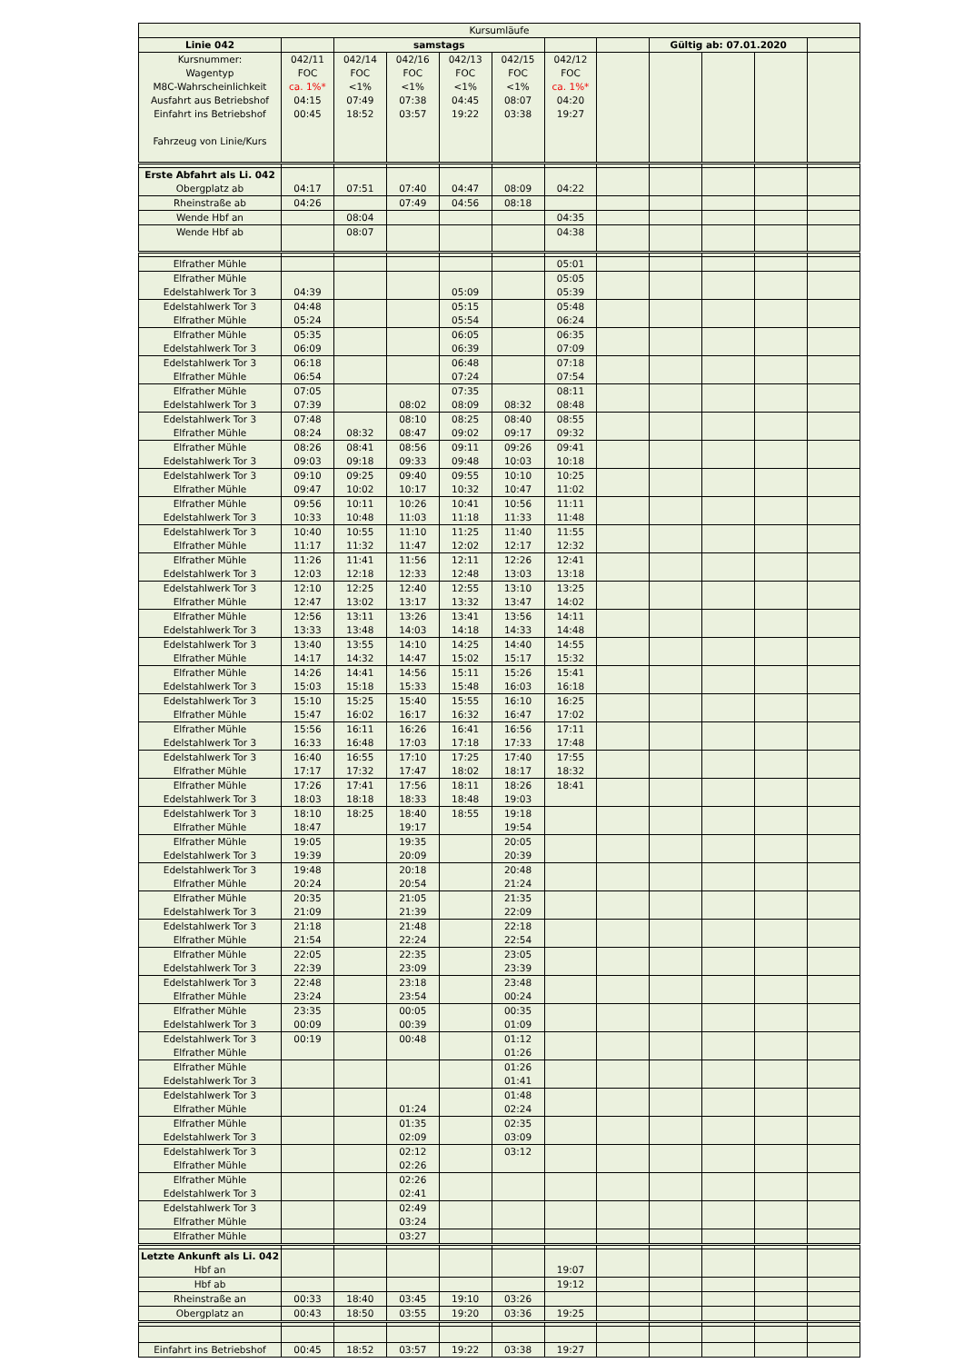| Kursumläufe | | | | | | | | | | | |
| Linie 042 | | samstags | | | | | | Gültig ab: 07.01.2020 | | | |
| Kursnummer: Wagentyp M8C-Wahrscheinlichkeit Ausfahrt aus Betriebshof Einfahrt ins Betriebshof Fahrzeug von Linie/Kurs | 042/11 FOC ca. 1%* 04:15 00:45 | 042/14 FOC <1% 07:49 18:52 | 042/16 FOC <1% 07:38 03:57 | 042/13 FOC <1% 04:45 19:22 | 042/15 FOC <1% 08:07 03:38 | 042/12 FOC ca. 1%* 04:20 19:27 | | | | | |
| Erste Abfahrt als Li. 042 Obergplatz ab | 04:17 | 07:51 | 07:40 | 04:47 | 08:09 | 04:22 | | | | | |
| Rheinstraße ab | 04:26 | | 07:49 | 04:56 | 08:18 | | | | | | |
| Wende Hbf an | | 08:04 | | | | 04:35 | | | | | |
| Wende Hbf ab | | 08:07 | | | | 04:38 | | | | | |
| Elfrather Mühle | | | | | | 05:01 | | | | | |
| Elfrather Mühle Edelstahlwerk Tor 3 | 04:39 | | | 05:09 | | 05:05 05:39 | | | | | |
| Edelstahlwerk Tor 3 Elfrather Mühle | 04:48 05:24 | | | 05:15 05:54 | | 05:48 06:24 | | | | | |
| Elfrather Mühle Edelstahlwerk Tor 3 | 05:35 06:09 | | | 06:05 06:39 | | 06:35 07:09 | | | | | |
| Edelstahlwerk Tor 3 Elfrather Mühle | 06:18 06:54 | | | 06:48 07:24 | | 07:18 07:54 | | | | | |
| Elfrather Mühle Edelstahlwerk Tor 3 | 07:05 07:39 | | 08:02 | 07:35 08:09 | 08:32 | 08:11 08:48 | | | | | |
| Edelstahlwerk Tor 3 Elfrather Mühle | 07:48 08:24 | 08:32 | 08:10 08:47 | 08:25 09:02 | 08:40 09:17 | 08:55 09:32 | | | | | |
| Elfrather Mühle Edelstahlwerk Tor 3 | 08:26 09:03 | 08:41 09:18 | 08:56 09:33 | 09:11 09:48 | 09:26 10:03 | 09:41 10:18 | | | | | |
| Edelstahlwerk Tor 3 Elfrather Mühle | 09:10 09:47 | 09:25 10:02 | 09:40 10:17 | 09:55 10:32 | 10:10 10:47 | 10:25 11:02 | | | | | |
| Elfrather Mühle Edelstahlwerk Tor 3 | 09:56 10:33 | 10:11 10:48 | 10:26 11:03 | 10:41 11:18 | 10:56 11:33 | 11:11 11:48 | | | | | |
| Edelstahlwerk Tor 3 Elfrather Mühle | 10:40 11:17 | 10:55 11:32 | 11:10 11:47 | 11:25 12:02 | 11:40 12:17 | 11:55 12:32 | | | | | |
| Elfrather Mühle Edelstahlwerk Tor 3 | 11:26 12:03 | 11:41 12:18 | 11:56 12:33 | 12:11 12:48 | 12:26 13:03 | 12:41 13:18 | | | | | |
| Edelstahlwerk Tor 3 Elfrather Mühle | 12:10 12:47 | 12:25 13:02 | 12:40 13:17 | 12:55 13:32 | 13:10 13:47 | 13:25 14:02 | | | | | |
| Elfrather Mühle Edelstahlwerk Tor 3 | 12:56 13:33 | 13:11 13:48 | 13:26 14:03 | 13:41 14:18 | 13:56 14:33 | 14:11 14:48 | | | | | |
| Edelstahlwerk Tor 3 Elfrather Mühle | 13:40 14:17 | 13:55 14:32 | 14:10 14:47 | 14:25 15:02 | 14:40 15:17 | 14:55 15:32 | | | | | |
| Elfrather Mühle Edelstahlwerk Tor 3 | 14:26 15:03 | 14:41 15:18 | 14:56 15:33 | 15:11 15:48 | 15:26 16:03 | 15:41 16:18 | | | | | |
| Edelstahlwerk Tor 3 Elfrather Mühle | 15:10 15:47 | 15:25 16:02 | 15:40 16:17 | 15:55 16:32 | 16:10 16:47 | 16:25 17:02 | | | | | |
| Elfrather Mühle Edelstahlwerk Tor 3 | 15:56 16:33 | 16:11 16:48 | 16:26 17:03 | 16:41 17:18 | 16:56 17:33 | 17:11 17:48 | | | | | |
| Edelstahlwerk Tor 3 Elfrather Mühle | 16:40 17:17 | 16:55 17:32 | 17:10 17:47 | 17:25 18:02 | 17:40 18:17 | 17:55 18:32 | | | | | |
| Elfrather Mühle Edelstahlwerk Tor 3 | 17:26 18:03 | 17:41 18:18 | 17:56 18:33 | 18:11 18:48 | 18:26 19:03 | 18:41 | | | | | |
| Edelstahlwerk Tor 3 Elfrather Mühle | 18:10 18:47 | 18:25 | 18:40 19:17 | 18:55 | 19:18 19:54 | | | | | | |
| Elfrather Mühle Edelstahlwerk Tor 3 | 19:05 19:39 | | 19:35 20:09 | | 20:05 20:39 | | | | | | |
| Edelstahlwerk Tor 3 Elfrather Mühle | 19:48 20:24 | | 20:18 20:54 | | 20:48 21:24 | | | | | | |
| Elfrather Mühle Edelstahlwerk Tor 3 | 20:35 21:09 | | 21:05 21:39 | | 21:35 22:09 | | | | | | |
| Edelstahlwerk Tor 3 Elfrather Mühle | 21:18 21:54 | | 21:48 22:24 | | 22:18 22:54 | | | | | | |
| Elfrather Mühle Edelstahlwerk Tor 3 | 22:05 22:39 | | 22:35 23:09 | | 23:05 23:39 | | | | | | |
| Edelstahlwerk Tor 3 Elfrather Mühle | 22:48 23:24 | | 23:18 23:54 | | 23:48 00:24 | | | | | | |
| Elfrather Mühle Edelstahlwerk Tor 3 | 23:35 00:09 | | 00:05 00:39 | | 00:35 01:09 | | | | | | |
| Edelstahlwerk Tor 3 Elfrather Mühle | 00:19 | | 00:48 | | 01:12 01:26 | | | | | | |
| Elfrather Mühle Edelstahlwerk Tor 3 | | | | | 01:26 01:41 | | | | | | |
| Edelstahlwerk Tor 3 Elfrather Mühle | | | 01:24 | | 01:48 02:24 | | | | | | |
| Elfrather Mühle Edelstahlwerk Tor 3 | | | 01:35 02:09 | | 02:35 03:09 | | | | | | |
| Edelstahlwerk Tor 3 Elfrather Mühle | | | 02:12 02:26 | | 03:12 | | | | | | |
| Elfrather Mühle Edelstahlwerk Tor 3 | | | 02:26 02:41 | | | | | | | | |
| Edelstahlwerk Tor 3 Elfrather Mühle | | | 02:49 03:24 | | | | | | | | |
| Elfrather Mühle | | | 03:27 | | | | | | | | |
| Letzte Ankunft als Li. 042 Hbf an | | | | | | 19:07 | | | | | |
| Hbf ab | | | | | | 19:12 | | | | | |
| Rheinstraße an | 00:33 | 18:40 | 03:45 | 19:10 | 03:26 | | | | | | |
| Obergplatz an | 00:43 | 18:50 | 03:55 | 19:20 | 03:36 | 19:25 | | | | | |
| Einfahrt ins Betriebshof | 00:45 | 18:52 | 03:57 | 19:22 | 03:38 | 19:27 | | | | | |